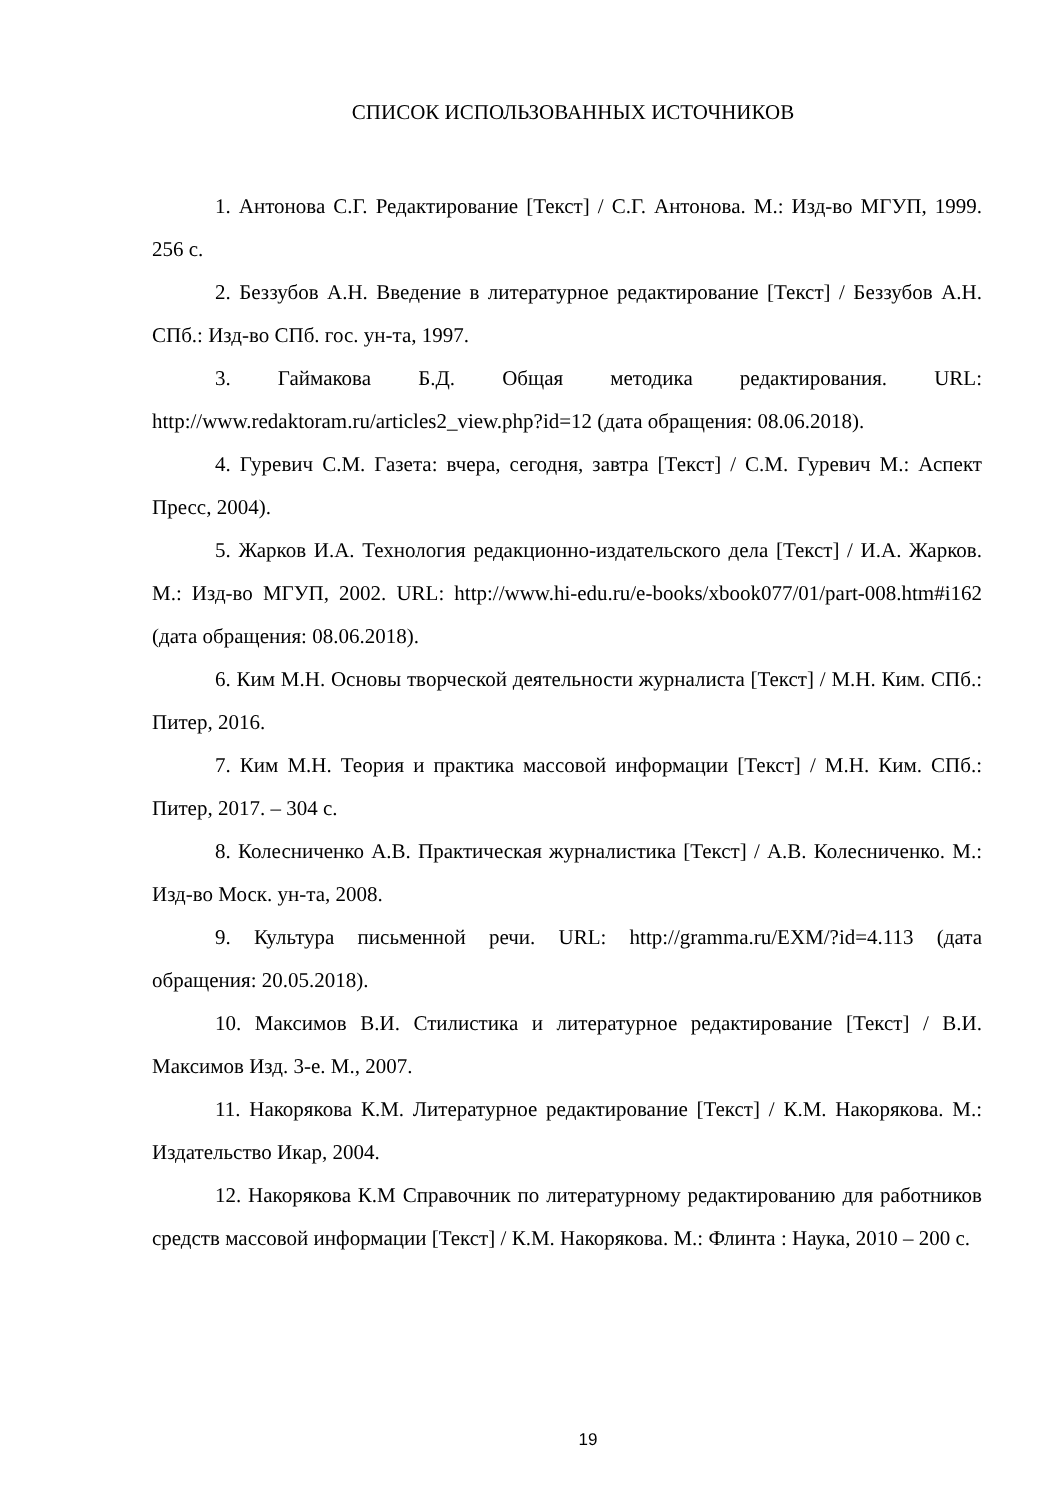СПИСОК ИСПОЛЬЗОВАННЫХ ИСТОЧНИКОВ
1. Антонова С.Г. Редактирование [Текст] / С.Г. Антонова. М.: Изд-во МГУП, 1999. 256 с.
2. Беззубов А.Н. Введение в литературное редактирование [Текст] / Беззубов А.Н. СПб.: Изд-во СПб. гос. ун-та, 1997.
3. Гаймакова Б.Д. Общая методика редактирования. URL: http://www.redaktoram.ru/articles2_view.php?id=12 (дата обращения: 08.06.2018).
4. Гуревич С.М. Газета: вчера, сегодня, завтра [Текст] / С.М. Гуревич М.: Аспект Пресс, 2004).
5. Жарков И.А. Технология редакционно-издательского дела [Текст] / И.А. Жарков. М.: Изд-во МГУП, 2002. URL: http://www.hi-edu.ru/e-books/xbook077/01/part-008.htm#i162 (дата обращения: 08.06.2018).
6. Ким М.Н. Основы творческой деятельности журналиста [Текст] / М.Н. Ким. СПб.: Питер, 2016.
7. Ким М.Н. Теория и практика массовой информации [Текст] / М.Н. Ким. СПб.: Питер, 2017. – 304 с.
8. Колесниченко А.В. Практическая журналистика [Текст] / А.В. Колесниченко. М.: Изд-во Моск. ун-та, 2008.
9. Культура письменной речи. URL: http://gramma.ru/EXM/?id=4.113 (дата обращения: 20.05.2018).
10. Максимов В.И. Стилистика и литературное редактирование [Текст] / В.И. Максимов Изд. 3-е. М., 2007.
11. Накорякова К.М. Литературное редактирование [Текст] / К.М. Накорякова. М.: Издательство Икар, 2004.
12. Накорякова К.М Справочник по литературному редактированию для работников средств массовой информации [Текст] / К.М. Накорякова. М.: Флинта : Наука, 2010 – 200 с.
19